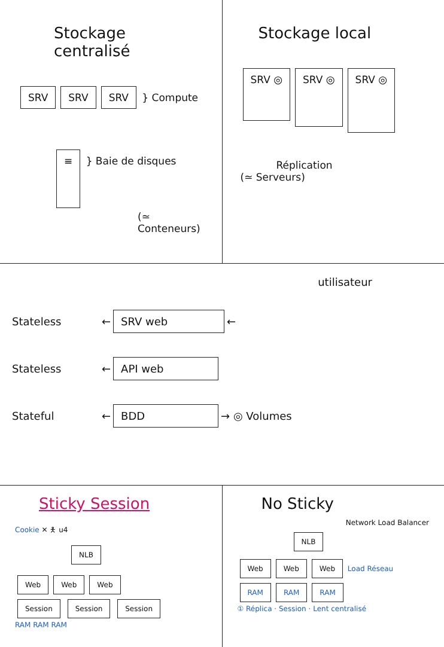Stockage centralisé
SRV SRV SRV } Compute
≡ } Baie de disques
(≃ Conteneurs)
Stockage local
SRV ◎ SRV ◎ SRV ◎
Réplication
(≃ Serveurs)
utilisateur
Stateless ← SRV web ←
Stateless ← API web
Stateful ← BDD → ◎ Volumes
Sticky Session
Cookie ✕ 🯅 u4
NLB
Web Web Web
Session Session Session
RAM RAM RAM
No Sticky
Network Load Balancer
NLB
Web Web Web Load Réseau
RAM RAM RAM
① Réplica · Session · Lent centralisé